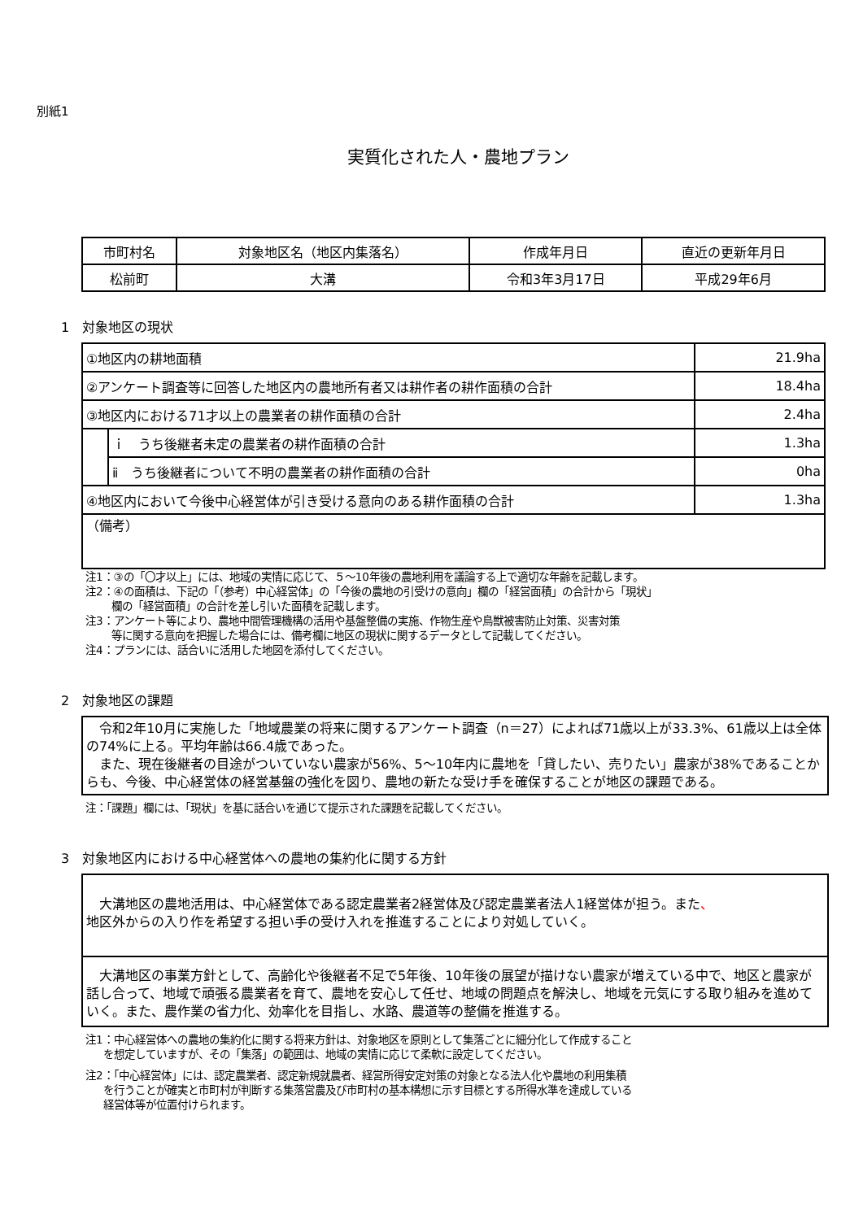別紙1
実質化された人・農地プラン
| 市町村名 | 対象地区名（地区内集落名） | 作成年月日 | 直近の更新年月日 |
| --- | --- | --- | --- |
| 松前町 | 大溝 | 令和3年3月17日 | 平成29年6月 |
1　対象地区の現状
| ①地区内の耕地面積 | | 21.9ha |
| ②アンケート調査等に回答した地区内の農地所有者又は耕作者の耕作面積の合計 | | 18.4ha |
| ③地区内における71才以上の農業者の耕作面積の合計 | | 2.4ha |
| | ｉ うち後継者未定の農業者の耕作面積の合計 | 1.3ha |
| | ⅱ うち後継者について不明の農業者の耕作面積の合計 | 0ha |
| ④地区内において今後中心経営体が引き受ける意向のある耕作面積の合計 | | 1.3ha |
| （備考） | | |
注1：③の「〇才以上」には、地域の実情に応じて、５～10年後の農地利用を議論する上で適切な年齢を記載します。
注2：④の面積は、下記の「（参考）中心経営体」の「今後の農地の引受けの意向」欄の「経営面積」の合計から「現状」
欄の「経営面積」の合計を差し引いた面積を記載します。
注3：アンケート等により、農地中間管理機構の活用や基盤整備の実施、作物生産や鳥獣被害防止対策、災害対策
等に関する意向を把握した場合には、備考欄に地区の現状に関するデータとして記載してください。
注4：プランには、話合いに活用した地図を添付してください。
2　対象地区の課題
　令和2年10月に実施した「地域農業の将来に関するアンケート調査（n＝27）によれば71歳以上が33.3%、61歳以上は全体の74%に上る。平均年齢は66.4歳であった。
　また、現在後継者の目途がついていない農家が56%、5～10年内に農地を「貸したい、売りたい」農家が38%であることからも、今後、中心経営体の経営基盤の強化を図り、農地の新たな受け手を確保することが地区の課題である。
注：「課題」欄には、「現状」を基に話合いを通じて提示された課題を記載してください。
3　対象地区内における中心経営体への農地の集約化に関する方針
　大溝地区の農地活用は、中心経営体である認定農業者2経営体及び認定農業者法人1経営体が担う。また、
地区外からの入り作を希望する担い手の受け入れを推進することにより対処していく。
　大溝地区の事業方針として、高齢化や後継者不足で5年後、10年後の展望が描けない農家が増えている中で、地区と農家が話し合って、地域で頑張る農業者を育て、農地を安心して任せ、地域の問題点を解決し、地域を元気にする取り組みを進めていく。また、農作業の省力化、効率化を目指し、水路、農道等の整備を推進する。
注1：中心経営体への農地の集約化に関する将来方針は、対象地区を原則として集落ごとに細分化して作成すること
を想定していますが、その「集落」の範囲は、地域の実情に応じて柔軟に設定してください。
注2：「中心経営体」には、認定農業者、認定新規就農者、経営所得安定対策の対象となる法人化や農地の利用集積
を行うことが確実と市町村が判断する集落営農及び市町村の基本構想に示す目標とする所得水準を達成している
経営体等が位置付けられます。